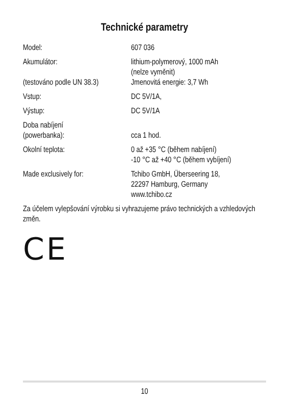Technické parametry
| Model: | 607 036 |
| Akumulátor: (testováno podle UN 38.3) | lithium-polymerový, 1000 mAh (nelze vyměnit) Jmenovitá energie: 3,7 Wh |
| Vstup: | DC 5V/1A, |
| Výstup: | DC 5V/1A |
| Doba nabíjení (powerbanka): | cca 1 hod. |
| Okolní teplota: | 0 až +35 °C (během nabíjení) -10 °C až +40 °C (během vybíjení) |
| Made exclusively for: | Tchibo GmbH, Überseering 18, 22297 Hamburg, Germany www.tchibo.cz |
Za účelem vylepšování výrobku si vyhrazujeme právo technických a vzhledových změn.
CE
10